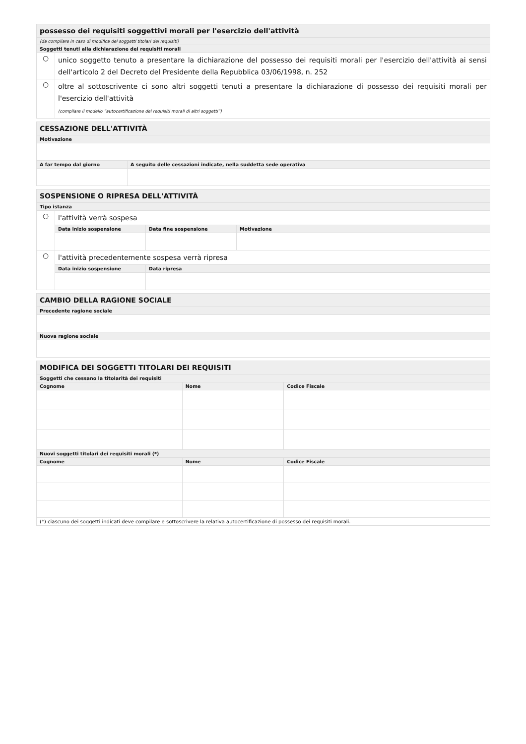| possesso dei requisiti soggettivi morali per l'esercizio dell'attività | |
| (da compilare in caso di modifica dei soggetti titolari dei requisiti) | |
| Soggetti tenuti alla dichiarazione dei requisiti morali | |
| ○ | unico soggetto tenuto a presentare la dichiarazione del possesso dei requisiti morali per l'esercizio dell'attività ai sensi dell'articolo 2 del Decreto del Presidente della Repubblica 03/06/1998, n. 252 |
| ○ | oltre al sottoscrivente ci sono altri soggetti tenuti a presentare la dichiarazione di possesso dei requisiti morali per l'esercizio dell'attività (compilare il modello “autocertificazione dei requisiti morali di altri soggetti”) |
| CESSAZIONE DELL'ATTIVITÀ | |
| Motivazione | |
| A far tempo dal giorno | A seguito delle cessazioni indicate, nella suddetta sede operativa |
| SOSPENSIONE O RIPRESA DELL'ATTIVITÀ | | | |
| Tipo istanza | | | |
| ○ | l'attività verrà sospesa | | |
| | Data inizio sospensione | Data fine sospensione | Motivazione |
| ○ | l'attività precedentemente sospesa verrà ripresa | | |
| | Data inizio sospensione | Data ripresa | |
| CAMBIO DELLA RAGIONE SOCIALE |
| Precedente ragione sociale |
| Nuova ragione sociale |
| MODIFICA DEI SOGGETTI TITOLARI DEI REQUISITI | | |
| Soggetti che cessano la titolarità dei requisiti | | |
| Cognome | Nome | Codice Fiscale |
| Nuovi soggetti titolari dei requisiti morali (*) | | |
| Cognome | Nome | Codice Fiscale |
| (*) ciascuno dei soggetti indicati deve compilare e sottoscrivere la relativa autocertificazione di possesso dei requisiti morali. | | |